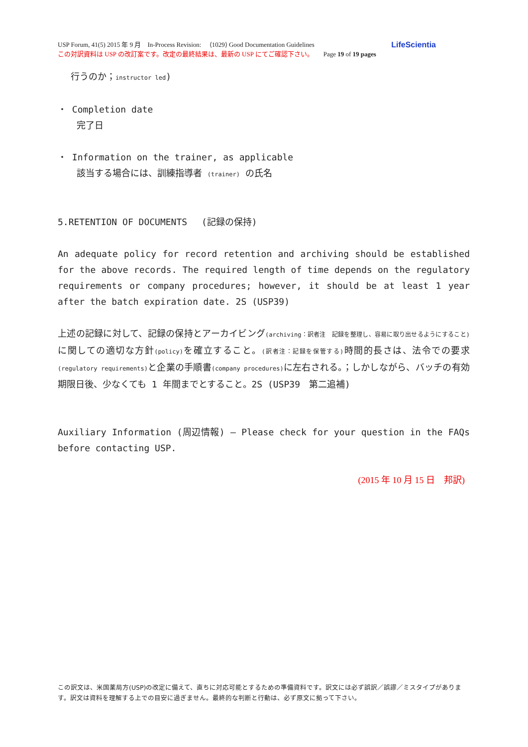USP Forum, 41(5) 2015 年 9 月　In-Process Revision:　 ⟨1029⟩ Good Documentation Guidelines LifeScientia
この対訳資料は USP の改訂案です。改定の最終結果は、最新の USP にてご確認下さい。　　Page 19 of 19 pages
行うのか；instructor led)
・ Completion date
完了日
・ Information on the trainer, as applicable
該当する場合には、訓練指導者 (trainer) の氏名
5.RETENTION OF DOCUMENTS　 (記録の保持)
An adequate policy for record retention and archiving should be established for the above records. The required length of time depends on the regulatory requirements or company procedures; however, it should be at least 1 year after the batch expiration date. 2S (USP39)
上述の記録に対して、記録の保持とアーカイビング(archiving：訳者注　記録を整理し、容易に取り出せるようにすること) に関しての適切な方針(policy) を確立すること。(訳者注：記録を保管する) 時間的長さは、法令での要求(regulatory requirements) と企業の手順書(company procedures) に左右される。；しかしながら、バッチの有効期限日後、少なくても 1 年間までとすること。2S (USP39　第二追補)
Auxiliary Information (周辺情報) – Please check for your question in the FAQs before contacting USP.
(2015 年 10 月 15 日　邦訳)
この訳文は、米国薬局方(USP)の改定に備えて、直ちに対応可能とするための準備資料です。訳文には必ず誤訳／誤謬／ミスタイプがあります。訳文は資料を理解する上での目安に過ぎません。最終的な判断と行動は、必ず原文に拠って下さい。